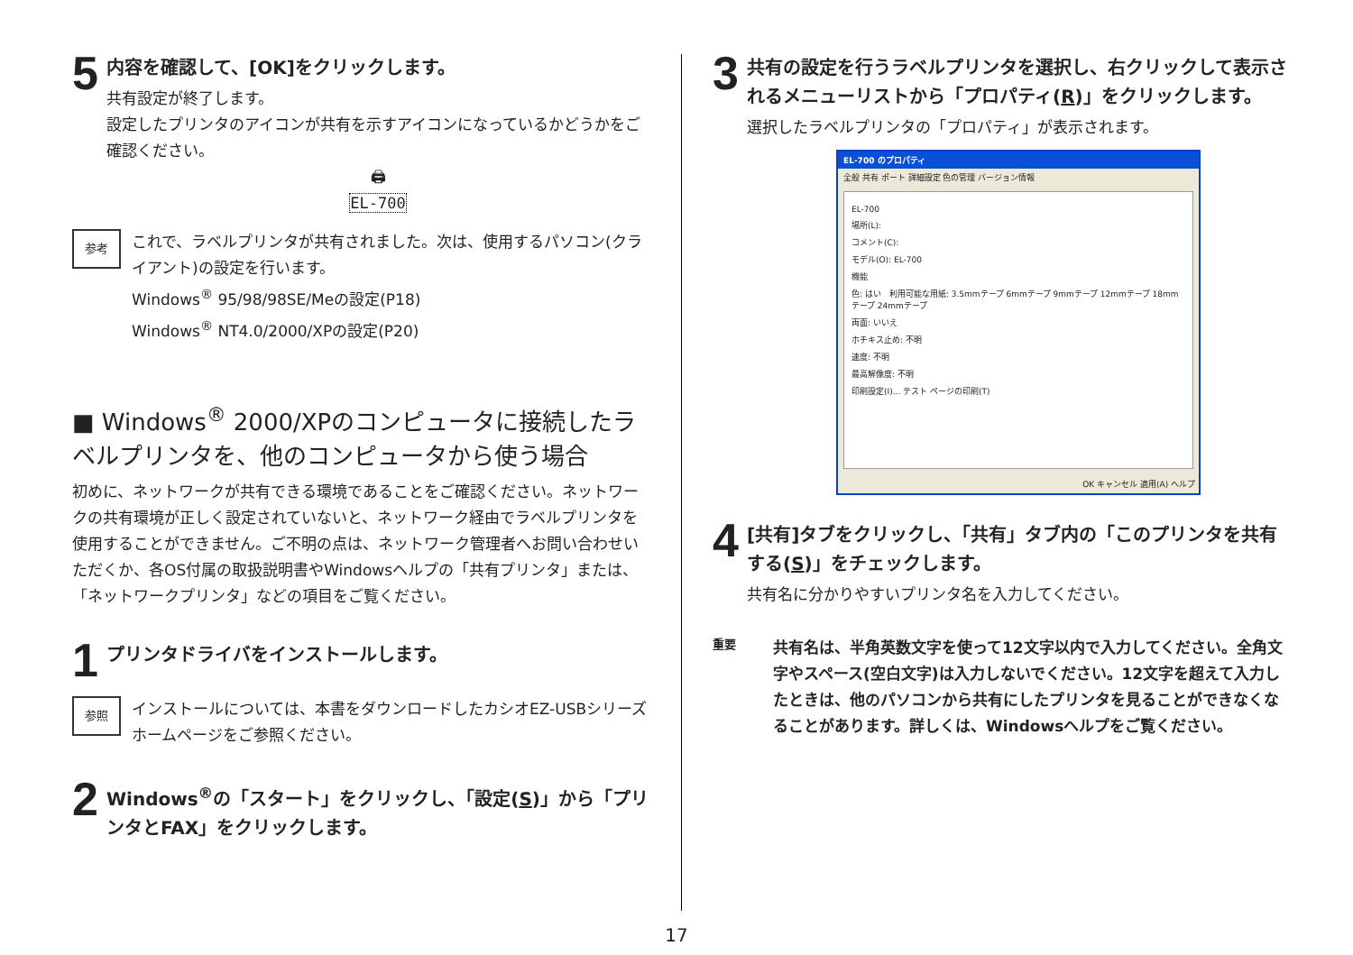5
内容を確認して、[OK]をクリックします。
共有設定が終了します。
設定したプリンタのアイコンが共有を示すアイコンになっているかどうかをご確認ください。
🖨
EL-700
参考
これで、ラベルプリンタが共有されました。次は、使用するパソコン(クライアント)の設定を行います。
Windows<sup>®</sup> 95/98/98SE/Meの設定(P18)
Windows<sup>®</sup> NT4.0/2000/XPの設定(P20)
■ Windows<sup>®</sup> 2000/XPのコンピュータに接続したラベルプリンタを、他のコンピュータから使う場合
初めに、ネットワークが共有できる環境であることをご確認ください。ネットワークの共有環境が正しく設定されていないと、ネットワーク経由でラベルプリンタを使用することができません。ご不明の点は、ネットワーク管理者へお問い合わせいただくか、各OS付属の取扱説明書やWindowsヘルプの「共有プリンタ」または、「ネットワークプリンタ」などの項目をご覧ください。
1
プリンタドライバをインストールします。
参照
インストールについては、本書をダウンロードしたカシオEZ-USBシリーズホームページをご参照ください。
2
Windows<sup>®</sup>の「スタート」をクリックし、「設定(S)」から「プリンタとFAX」をクリックします。
3
共有の設定を行うラベルプリンタを選択し、右クリックして表示されるメニューリストから「プロパティ(R)」をクリックします。
選択したラベルプリンタの「プロパティ」が表示されます。
EL-700 のプロパティ
全般 共有 ポート 詳細設定 色の管理 バージョン情報
EL-700
場所(L):
コメント(C):
モデル(O): EL-700
機能
色: はい　利用可能な用紙: 3.5mmテープ 6mmテープ 9mmテープ 12mmテープ 18mmテープ 24mmテープ
両面: いいえ
ホチキス止め: 不明
速度: 不明
最高解像度: 不明
印刷設定(I)... テスト ページの印刷(T)
OK キャンセル 適用(A) ヘルプ
4
[共有]タブをクリックし、「共有」タブ内の「このプリンタを共有する(S)」をチェックします。
共有名に分かりやすいプリンタ名を入力してください。
重要
共有名は、半角英数文字を使って12文字以内で入力してください。全角文字やスペース(空白文字)は入力しないでください。12文字を超えて入力したときは、他のパソコンから共有にしたプリンタを見ることができなくなることがあります。詳しくは、Windowsヘルプをご覧ください。
17